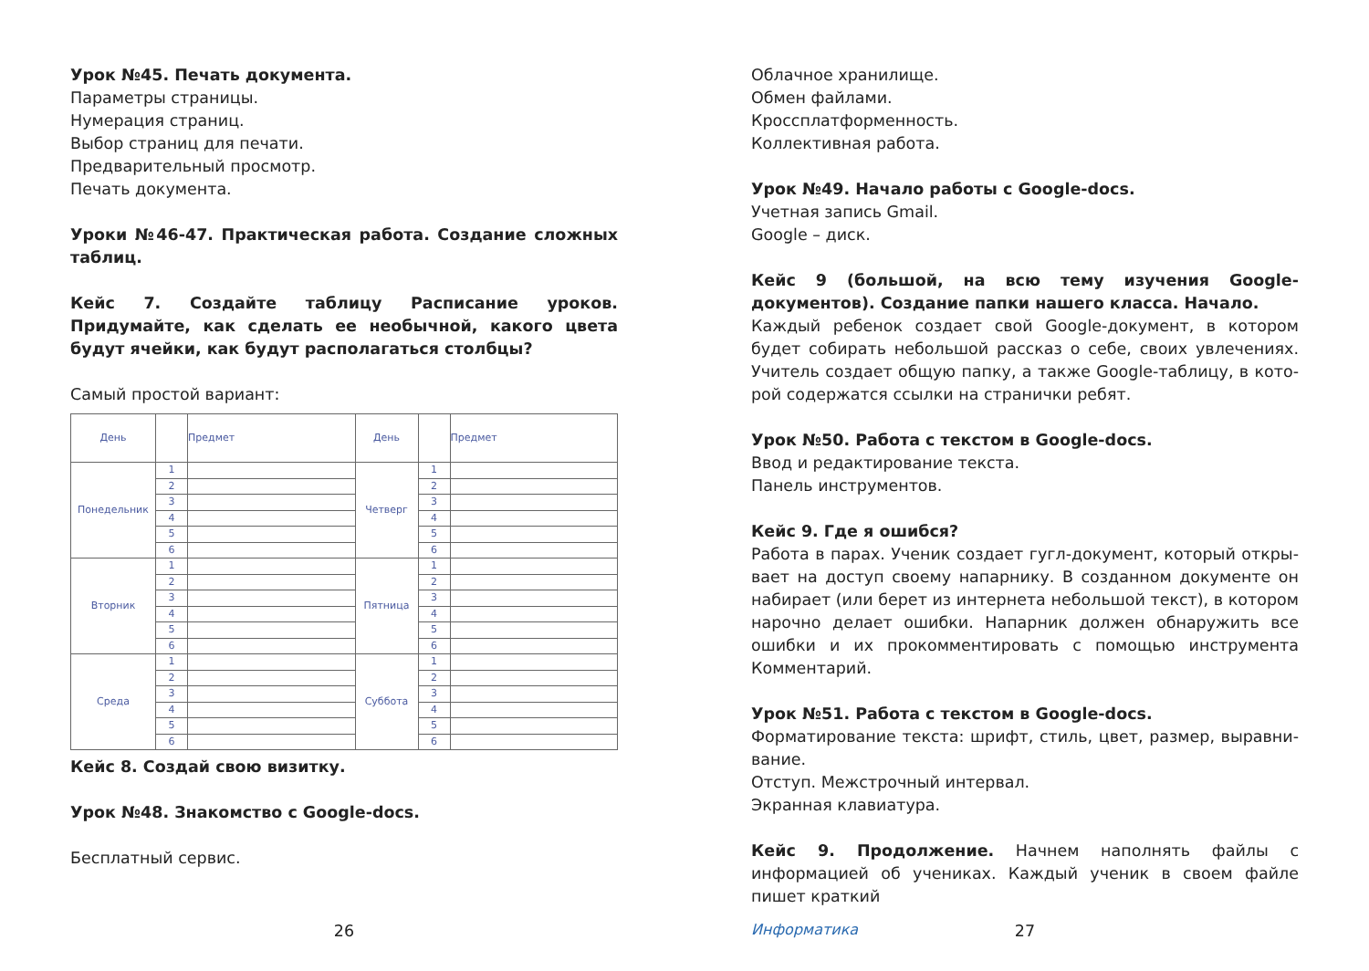Урок №45. Печать документа.
Параметры страницы.
Нумерация страниц.
Выбор страниц для печати.
Предварительный просмотр.
Печать документа.
Уроки №46-47. Практическая работа. Создание сложных та­блиц.
Кейс 7. Создайте таблицу Расписание уроков. Придумайте, как сделать ее необычной, какого цвета будут ячейки, как будут располагаться столбцы?
Самый простой вариант:
| День | | Предмет | День | | Предмет |
| Понедельник | 1 | | Четверг | 1 | |
| | 2 | | | 2 | |
| | 3 | | | 3 | |
| | 4 | | | 4 | |
| | 5 | | | 5 | |
| | 6 | | | 6 | |
| Вторник | 1 | | Пятница | 1 | |
| | 2 | | | 2 | |
| | 3 | | | 3 | |
| | 4 | | | 4 | |
| | 5 | | | 5 | |
| | 6 | | | 6 | |
| Среда | 1 | | Суббота | 1 | |
| | 2 | | | 2 | |
| | 3 | | | 3 | |
| | 4 | | | 4 | |
| | 5 | | | 5 | |
| | 6 | | | 6 | |
Кейс 8. Создай свою визитку.
Урок №48. Знакомство с Google-docs.
Бесплатный сервис.
26
Облачное хранилище.
Обмен файлами.
Кроссплатформенность.
Коллективная работа.
Урок №49. Начало работы с Google-docs.
Учетная запись Gmail.
Google – диск.
Кейс 9 (большой, на всю тему изучения Google-документов). Создание папки нашего класса. Начало.
Каждый ребенок создает свой Google-документ, в котором будет собирать небольшой рассказ о себе, своих увлечениях. Учитель создает общую папку, а также Google-таблицу, в кото­рой содержатся ссылки на странички ребят.
Урок №50. Работа с текстом в Google-docs.
Ввод и редактирование текста.
Панель инструментов.
Кейс 9. Где я ошибся?
Работа в парах. Ученик создает гугл-документ, который откры­вает на доступ своему напарнику. В созданном документе он набирает (или берет из интернета небольшой текст), в кото­ром нарочно делает ошибки. Напарник должен обнаружить все ошибки и их прокомментировать с помощью инструмента Комментарий.
Урок №51. Работа с текстом в Google-docs.
Форматирование текста: шрифт, стиль, цвет, размер, выравни­вание.
Отступ. Межстрочный интервал.
Экранная клавиатура.
Кейс 9. Продолжение. Начнем наполнять файлы с информаци­ей об учениках. Каждый ученик в своем файле пишет краткий
Информатика 27